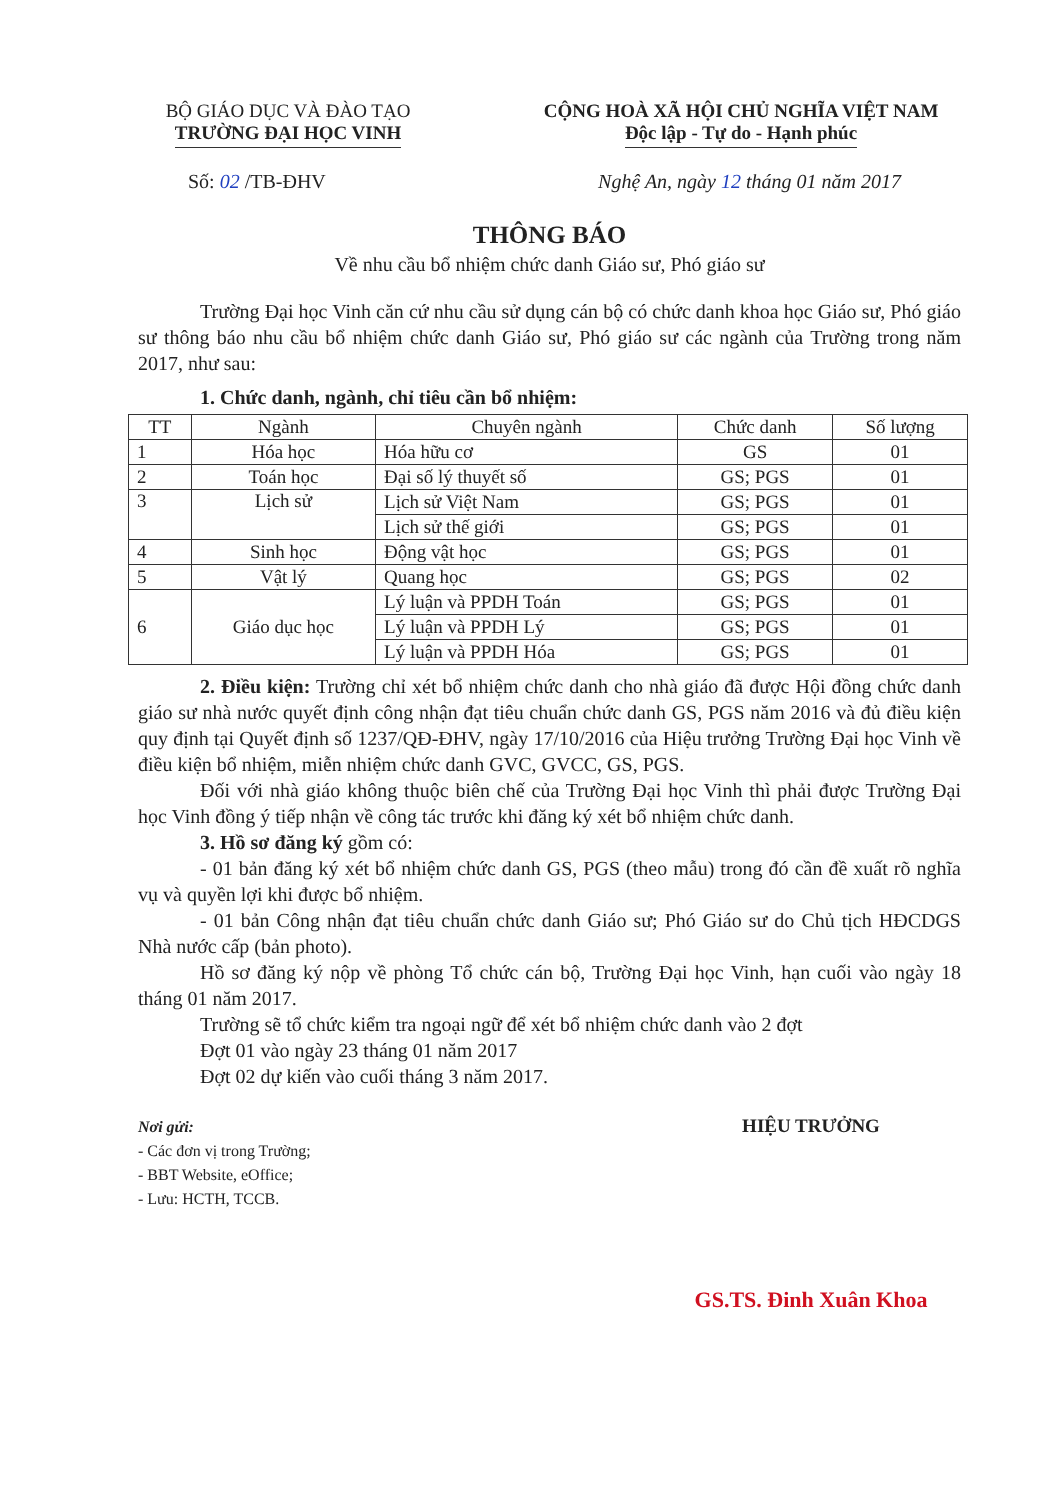BỘ GIÁO DỤC VÀ ĐÀO TẠO
TRƯỜNG ĐẠI HỌC VINH
CỘNG HOÀ XÃ HỘI CHỦ NGHĨA VIỆT NAM
Độc lập - Tự do - Hạnh phúc
Số: 02 /TB-ĐHV Nghệ An, ngày 12 tháng 01 năm 2017
THÔNG BÁO
Về nhu cầu bổ nhiệm chức danh Giáo sư, Phó giáo sư
Trường Đại học Vinh căn cứ nhu cầu sử dụng cán bộ có chức danh khoa học Giáo sư, Phó giáo sư thông báo nhu cầu bổ nhiệm chức danh Giáo sư, Phó giáo sư các ngành của Trường trong năm 2017, như sau:
1. Chức danh, ngành, chỉ tiêu cần bổ nhiệm:
| TT | Ngành | Chuyên ngành | Chức danh | Số lượng |
| --- | --- | --- | --- | --- |
| 1 | Hóa học | Hóa hữu cơ | GS | 01 |
| 2 | Toán học | Đại số lý thuyết số | GS; PGS | 01 |
| 3 | Lịch sử | Lịch sử Việt Nam | GS; PGS | 01 |
| | | Lịch sử thế giới | GS; PGS | 01 |
| 4 | Sinh học | Động vật học | GS; PGS | 01 |
| 5 | Vật lý | Quang học | GS; PGS | 02 |
| 6 | Giáo dục học | Lý luận và PPDH Toán | GS; PGS | 01 |
| | | Lý luận và PPDH Lý | GS; PGS | 01 |
| | | Lý luận và PPDH Hóa | GS; PGS | 01 |
2. Điều kiện: Trường chỉ xét bổ nhiệm chức danh cho nhà giáo đã được Hội đồng chức danh giáo sư nhà nước quyết định công nhận đạt tiêu chuẩn chức danh GS, PGS năm 2016 và đủ điều kiện quy định tại Quyết định số 1237/QĐ-ĐHV, ngày 17/10/2016 của Hiệu trưởng Trường Đại học Vinh về điều kiện bổ nhiệm, miễn nhiệm chức danh GVC, GVCC, GS, PGS.
Đối với nhà giáo không thuộc biên chế của Trường Đại học Vinh thì phải được Trường Đại học Vinh đồng ý tiếp nhận về công tác trước khi đăng ký xét bổ nhiệm chức danh.
3. Hồ sơ đăng ký gồm có:
- 01 bản đăng ký xét bổ nhiệm chức danh GS, PGS (theo mẫu) trong đó cần đề xuất rõ nghĩa vụ và quyền lợi khi được bổ nhiệm.
- 01 bản Công nhận đạt tiêu chuẩn chức danh Giáo sư; Phó Giáo sư do Chủ tịch HĐCDGS Nhà nước cấp (bản photo).
Hồ sơ đăng ký nộp về phòng Tổ chức cán bộ, Trường Đại học Vinh, hạn cuối vào ngày 18 tháng 01 năm 2017.
Trường sẽ tổ chức kiểm tra ngoại ngữ để xét bổ nhiệm chức danh vào 2 đợt
Đợt 01 vào ngày 23 tháng 01 năm 2017
Đợt 02 dự kiến vào cuối tháng 3 năm 2017.
Nơi gửi:
- Các đơn vị trong Trường;
- BBT Website, eOffice;
- Lưu: HCTH, TCCB.
HIỆU TRƯỞNG
GS.TS. Đinh Xuân Khoa